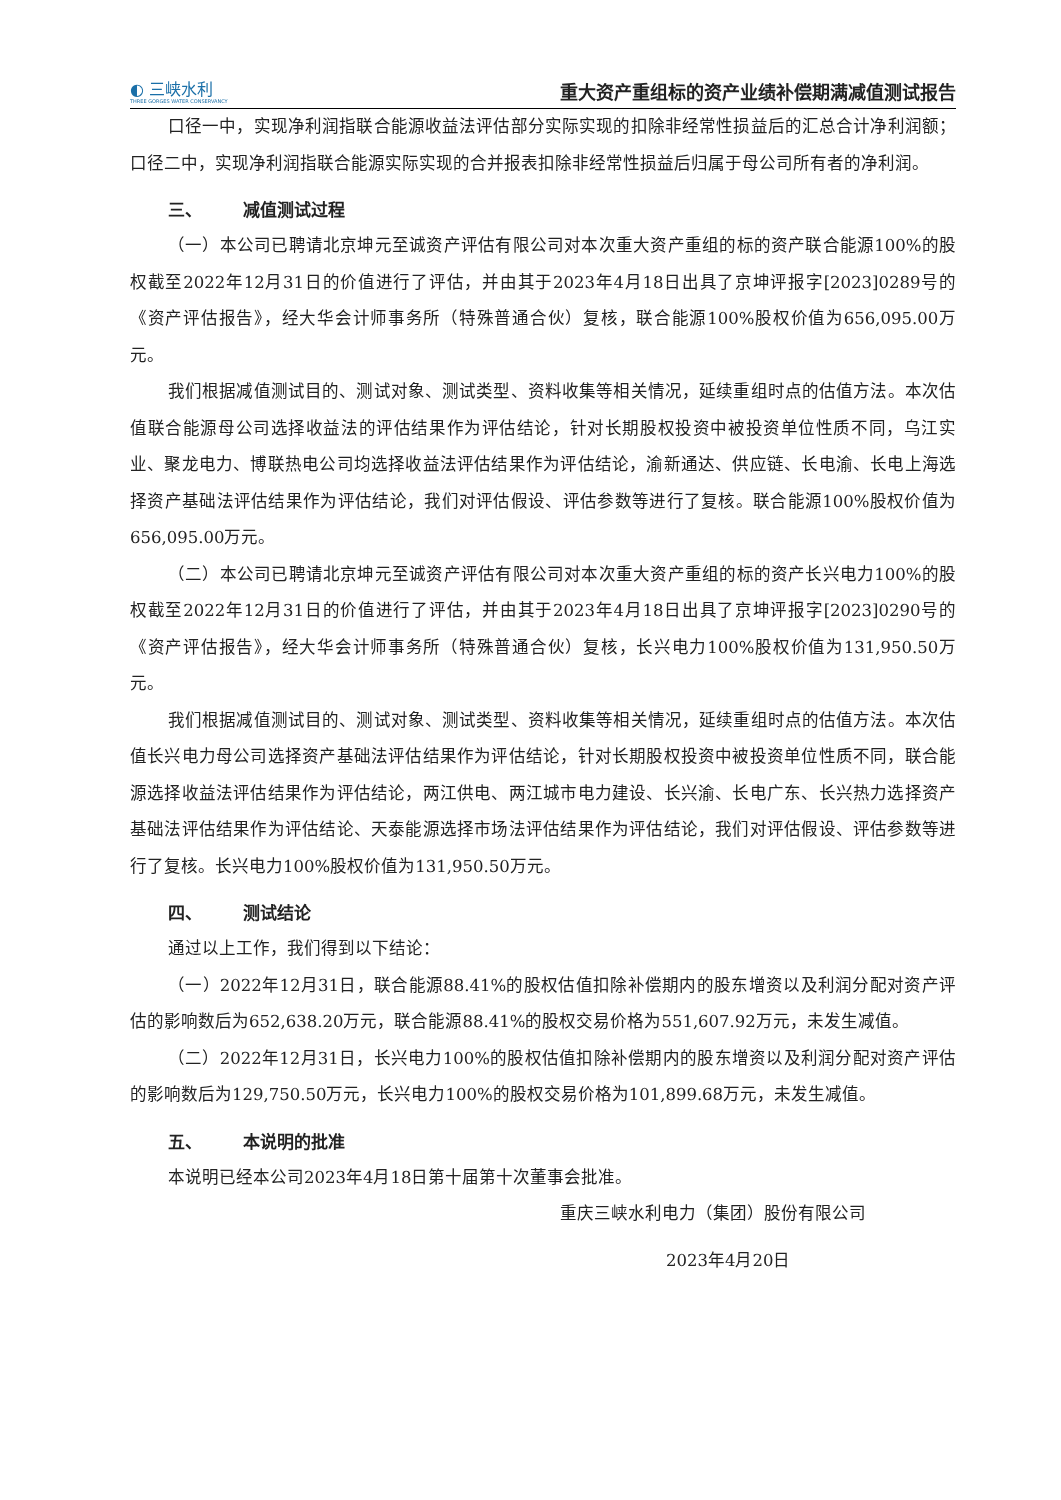◐ 三峡水利
THREE GORGES WATER CONSERVANCY
重大资产重组标的资产业绩补偿期满减值测试报告
口径一中，实现净利润指联合能源收益法评估部分实际实现的扣除非经常性损益后的汇总合计净利润额；口径二中，实现净利润指联合能源实际实现的合并报表扣除非经常性损益后归属于母公司所有者的净利润。
三、 减值测试过程
（一）本公司已聘请北京坤元至诚资产评估有限公司对本次重大资产重组的标的资产联合能源100%的股权截至2022年12月31日的价值进行了评估，并由其于2023年4月18日出具了京坤评报字[2023]0289号的《资产评估报告》，经大华会计师事务所（特殊普通合伙）复核，联合能源100%股权价值为656,095.00万元。
我们根据减值测试目的、测试对象、测试类型、资料收集等相关情况，延续重组时点的估值方法。本次估值联合能源母公司选择收益法的评估结果作为评估结论，针对长期股权投资中被投资单位性质不同，乌江实业、聚龙电力、博联热电公司均选择收益法评估结果作为评估结论，渝新通达、供应链、长电渝、长电上海选择资产基础法评估结果作为评估结论，我们对评估假设、评估参数等进行了复核。联合能源100%股权价值为656,095.00万元。
（二）本公司已聘请北京坤元至诚资产评估有限公司对本次重大资产重组的标的资产长兴电力100%的股权截至2022年12月31日的价值进行了评估，并由其于2023年4月18日出具了京坤评报字[2023]0290号的《资产评估报告》，经大华会计师事务所（特殊普通合伙）复核，长兴电力100%股权价值为131,950.50万元。
我们根据减值测试目的、测试对象、测试类型、资料收集等相关情况，延续重组时点的估值方法。本次估值长兴电力母公司选择资产基础法评估结果作为评估结论，针对长期股权投资中被投资单位性质不同，联合能源选择收益法评估结果作为评估结论，两江供电、两江城市电力建设、长兴渝、长电广东、长兴热力选择资产基础法评估结果作为评估结论、天泰能源选择市场法评估结果作为评估结论，我们对评估假设、评估参数等进行了复核。长兴电力100%股权价值为131,950.50万元。
四、 测试结论
通过以上工作，我们得到以下结论：
（一）2022年12月31日，联合能源88.41%的股权估值扣除补偿期内的股东增资以及利润分配对资产评估的影响数后为652,638.20万元，联合能源88.41%的股权交易价格为551,607.92万元，未发生减值。
（二）2022年12月31日，长兴电力100%的股权估值扣除补偿期内的股东增资以及利润分配对资产评估的影响数后为129,750.50万元，长兴电力100%的股权交易价格为101,899.68万元，未发生减值。
五、 本说明的批准
本说明已经本公司2023年4月18日第十届第十次董事会批准。
重庆三峡水利电力（集团）股份有限公司
2023年4月20日